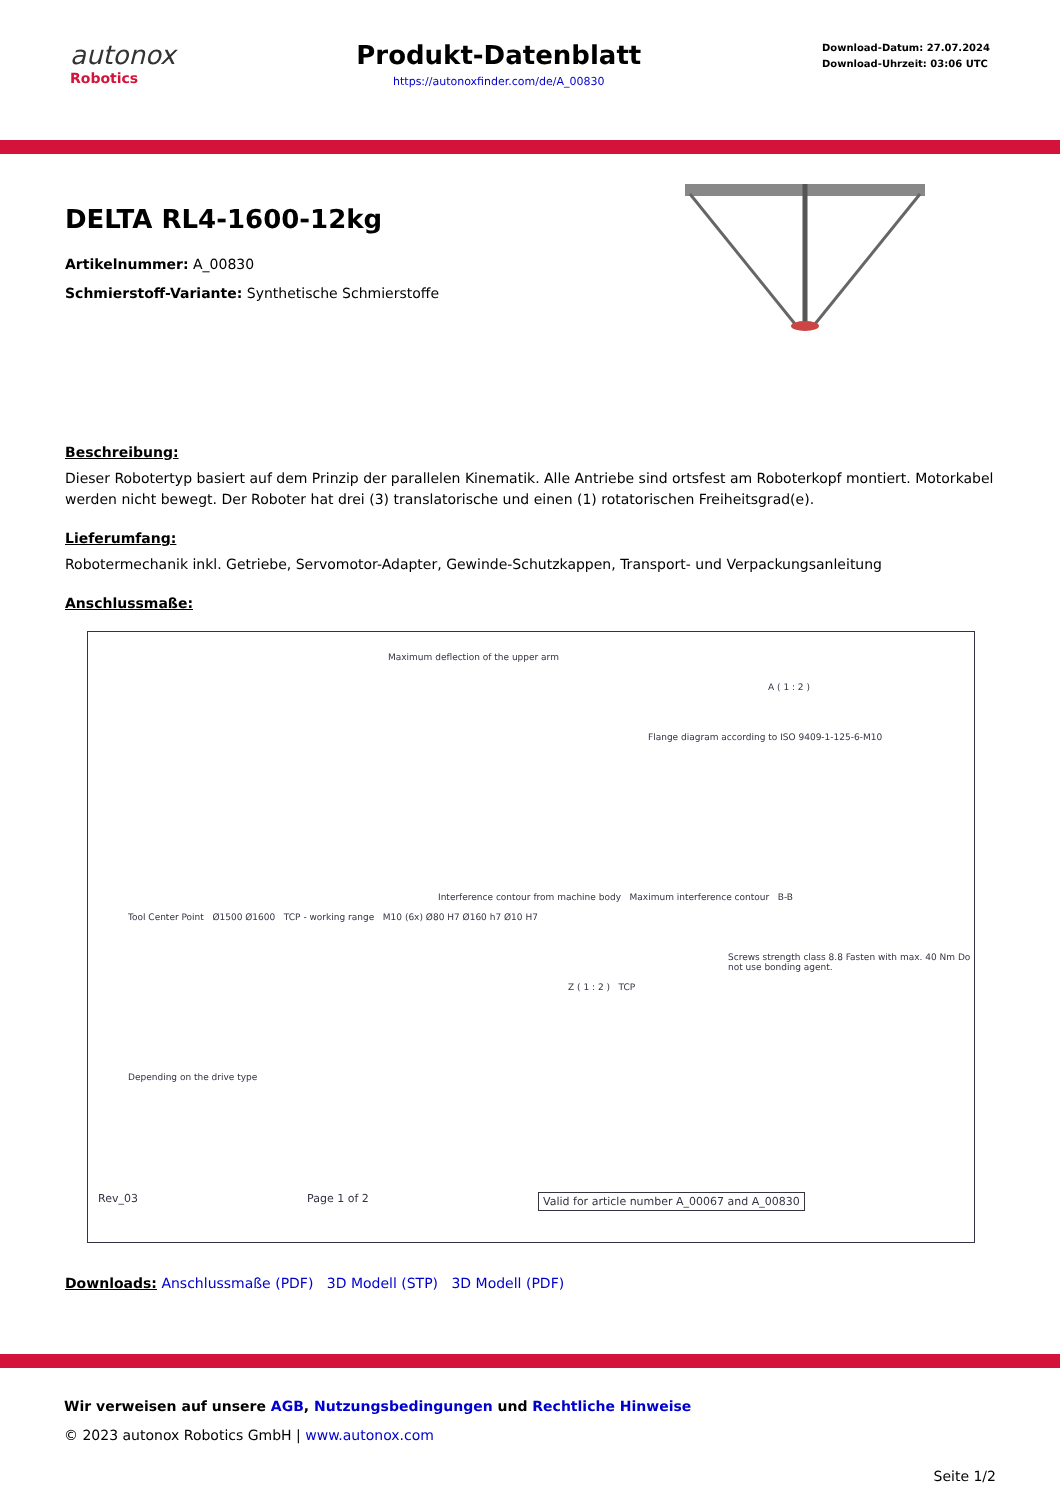autonox
Robotics
Produkt-Datenblatt
https://autonoxfinder.com/de/A_00830
Download-Datum: 27.07.2024
Download-Uhrzeit: 03:06 UTC
DELTA RL4-1600-12kg
Artikelnummer: A_00830
Schmierstoff-Variante: Synthetische Schmierstoffe
Beschreibung:
Dieser Robotertyp basiert auf dem Prinzip der parallelen Kinematik. Alle Antriebe sind ortsfest am Roboterkopf montiert. Motorkabel werden nicht bewegt. Der Roboter hat drei (3) translatorische und einen (1) rotatorischen Freiheitsgrad(e).
Lieferumfang:
Robotermechanik inkl. Getriebe, Servomotor-Adapter, Gewinde-Schutzkappen, Transport- und Verpackungsanleitung
Anschlussmaße:
Maximum deflection of the upper arm
A ( 1 : 2 )
Flange diagram according to ISO 9409-1-125-6-M10
Interference contour from machine body Maximum interference contour B-B
Tool Center Point Ø1500 Ø1600 TCP - working range M10 (6x) Ø80 H7 Ø160 h7 Ø10 H7
Screws strength class 8.8 Fasten with max. 40 Nm Do not use bonding agent.
Z ( 1 : 2 ) TCP
Depending on the drive type
Rev_03 Page 1 of 2 Valid for article number A_00067 and A_00830
Downloads: Anschlussmaße (PDF) 3D Modell (STP) 3D Modell (PDF)
Wir verweisen auf unsere AGB, Nutzungsbedingungen und Rechtliche Hinweise
© 2023 autonox Robotics GmbH | www.autonox.com
Seite 1/2